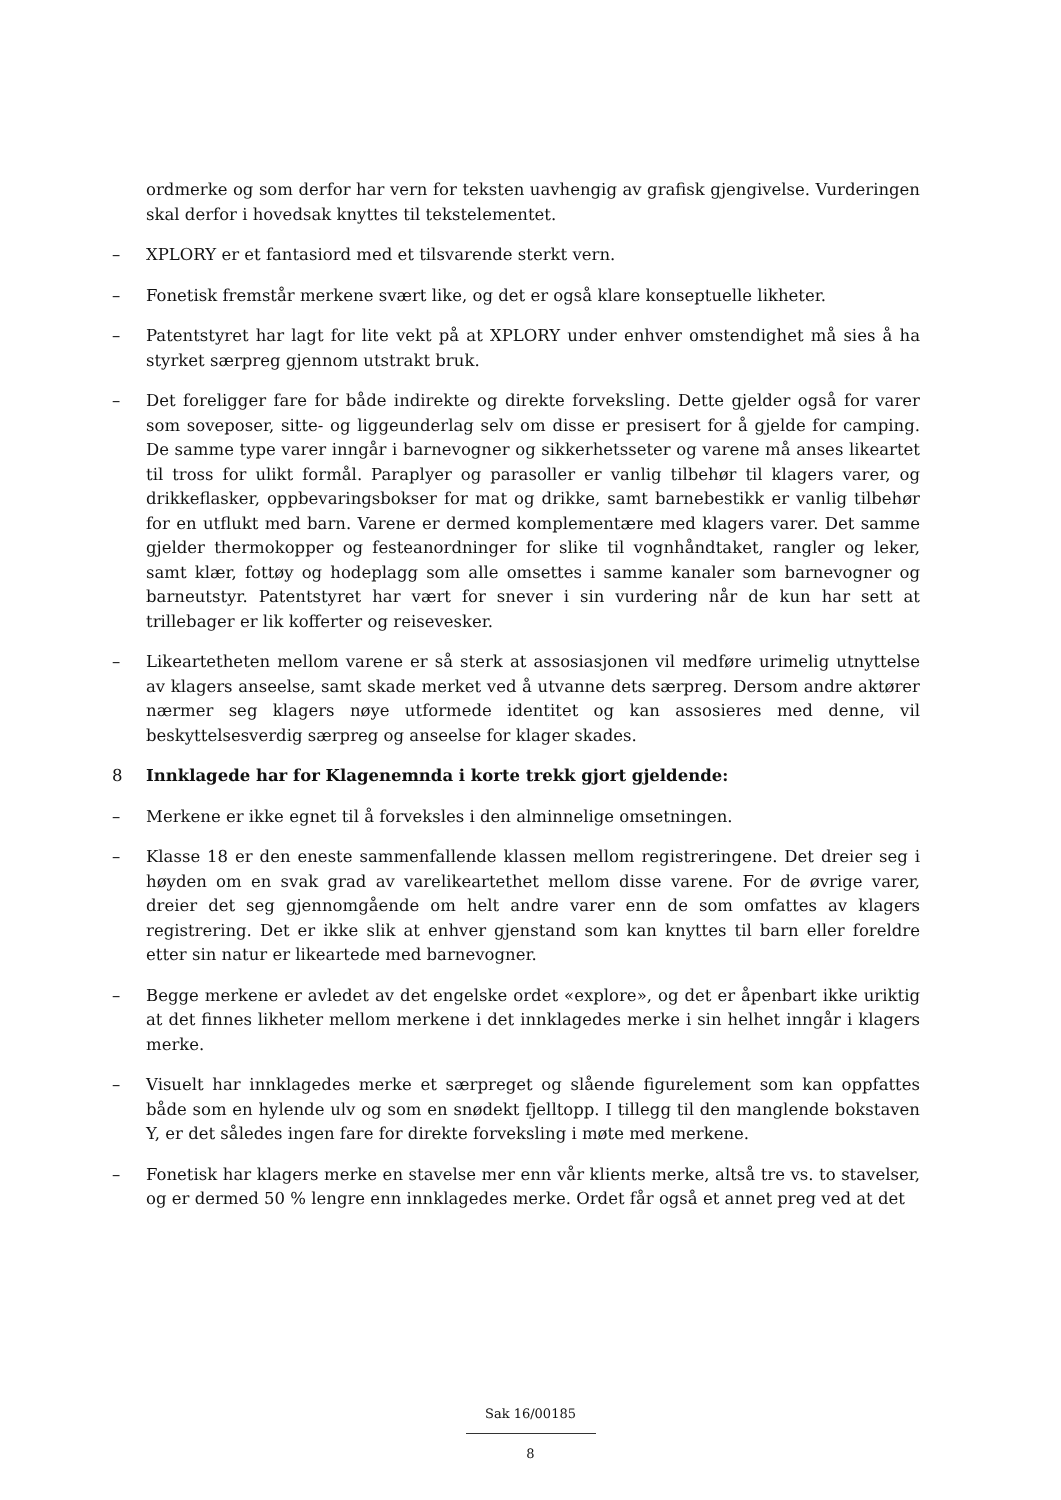ordmerke og som derfor har vern for teksten uavhengig av grafisk gjengivelse. Vurderingen skal derfor i hovedsak knyttes til tekstelementet.
– XPLORY er et fantasiord med et tilsvarende sterkt vern.
– Fonetisk fremstår merkene svært like, og det er også klare konseptuelle likheter.
– Patentstyret har lagt for lite vekt på at XPLORY under enhver omstendighet må sies å ha styrket særpreg gjennom utstrakt bruk.
– Det foreligger fare for både indirekte og direkte forveksling. Dette gjelder også for varer som soveposer, sitte- og liggeunderlag selv om disse er presisert for å gjelde for camping. De samme type varer inngår i barnevogner og sikkerhetsseter og varene må anses likeartet til tross for ulikt formål. Paraplyer og parasoller er vanlig tilbehør til klagers varer, og drikkeflasker, oppbevaringsbokser for mat og drikke, samt barnebestikk er vanlig tilbehør for en utflukt med barn. Varene er dermed komplementære med klagers varer. Det samme gjelder thermokopper og festeanordninger for slike til vognhåndtaket, rangler og leker, samt klær, fottøy og hodeplagg som alle omsettes i samme kanaler som barnevogner og barneutstyr. Patentstyret har vært for snever i sin vurdering når de kun har sett at trillebager er lik kofferter og reisevesker.
– Likeartetheten mellom varene er så sterk at assosiasjonen vil medføre urimelig utnyttelse av klagers anseelse, samt skade merket ved å utvanne dets særpreg. Dersom andre aktører nærmer seg klagers nøye utformede identitet og kan assosieres med denne, vil beskyttelsesverdig særpreg og anseelse for klager skades.
8 Innklagede har for Klagenemnda i korte trekk gjort gjeldende:
– Merkene er ikke egnet til å forveksles i den alminnelige omsetningen.
– Klasse 18 er den eneste sammenfallende klassen mellom registreringene. Det dreier seg i høyden om en svak grad av varelikeartethet mellom disse varene. For de øvrige varer, dreier det seg gjennomgående om helt andre varer enn de som omfattes av klagers registrering. Det er ikke slik at enhver gjenstand som kan knyttes til barn eller foreldre etter sin natur er likeartede med barnevogner.
– Begge merkene er avledet av det engelske ordet «explore», og det er åpenbart ikke uriktig at det finnes likheter mellom merkene i det innklagedes merke i sin helhet inngår i klagers merke.
– Visuelt har innklagedes merke et særpreget og slående figurelement som kan oppfattes både som en hylende ulv og som en snødekt fjelltopp. I tillegg til den manglende bokstaven Y, er det således ingen fare for direkte forveksling i møte med merkene.
– Fonetisk har klagers merke en stavelse mer enn vår klients merke, altså tre vs. to stavelser, og er dermed 50 % lengre enn innklagedes merke. Ordet får også et annet preg ved at det
Sak 16/00185
8